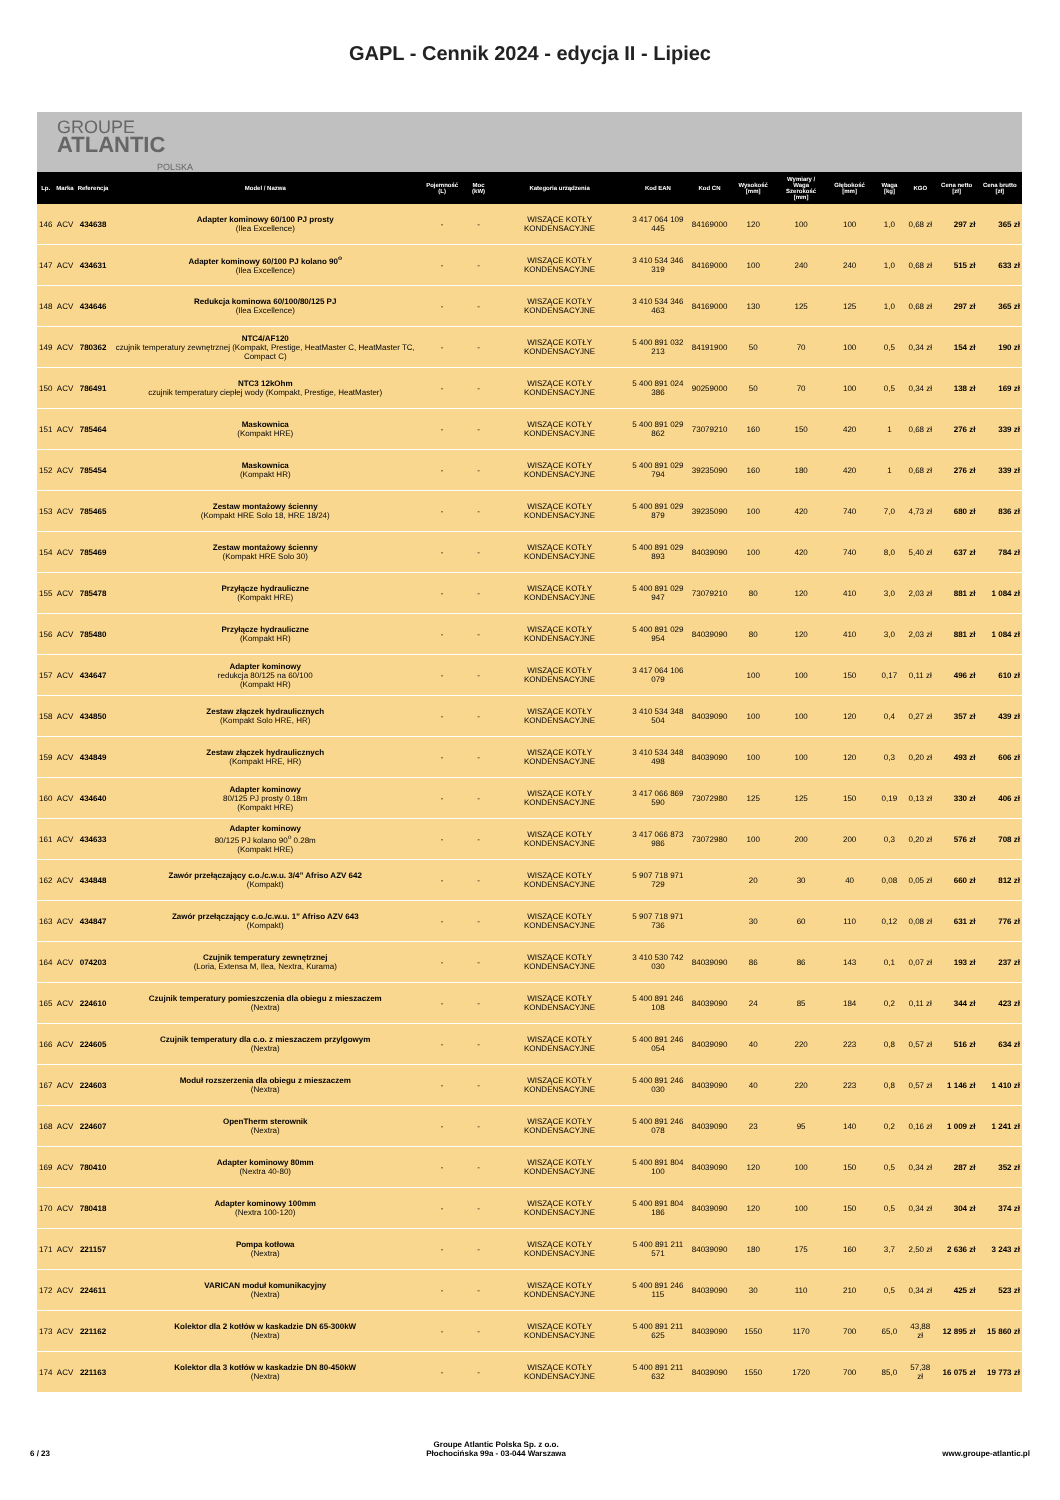GAPL - Cennik 2024 - edycja II - Lipiec
GROUPE
ATLANTIC
POLSKA
| Lp. | Marka | Referencja | Model / Nazwa | Pojemność (L) | Moc (kW) | Kategoria urządzenia | Kod EAN | Kod CN | Wysokość [mm] | Wymiary / Waga Szerokość [mm] | Głębokość [mm] | Waga [kg] | KGO | Cena netto [zł] | Cena brutto [zł] |
| --- | --- | --- | --- | --- | --- | --- | --- | --- | --- | --- | --- | --- | --- | --- | --- |
| 146 | ACV | 434638 | Adapter kominowy 60/100 PJ prosty (Ilea Excellence) | - | - | WISZĄCE KOTŁY KONDENSACYJNE | 3 417 064 109 445 | 84169000 | 120 | 100 | 100 | 1,0 | 0,68 zł | 297 zł | 365 zł |
| 147 | ACV | 434631 | Adapter kominowy 60/100 PJ kolano 90<sup>o</sup> (Ilea Excellence) | - | - | WISZĄCE KOTŁY KONDENSACYJNE | 3 410 534 346 319 | 84169000 | 100 | 240 | 240 | 1,0 | 0,68 zł | 515 zł | 633 zł |
| 148 | ACV | 434646 | Redukcja kominowa 60/100/80/125 PJ (Ilea Excellence) | - | - | WISZĄCE KOTŁY KONDENSACYJNE | 3 410 534 346 463 | 84169000 | 130 | 125 | 125 | 1,0 | 0,68 zł | 297 zł | 365 zł |
| 149 | ACV | 780362 | NTC4/AF120 czujnik temperatury zewnętrznej (Kompakt, Prestige, HeatMaster C, HeatMaster TC, Compact C) | - | - | WISZĄCE KOTŁY KONDENSACYJNE | 5 400 891 032 213 | 84191900 | 50 | 70 | 100 | 0,5 | 0,34 zł | 154 zł | 190 zł |
| 150 | ACV | 786491 | NTC3 12kOhm czujnik temperatury ciepłej wody (Kompakt, Prestige, HeatMaster) | - | - | WISZĄCE KOTŁY KONDENSACYJNE | 5 400 891 024 386 | 90259000 | 50 | 70 | 100 | 0,5 | 0,34 zł | 138 zł | 169 zł |
| 151 | ACV | 785464 | Maskownica (Kompakt HRE) | - | - | WISZĄCE KOTŁY KONDENSACYJNE | 5 400 891 029 862 | 73079210 | 160 | 150 | 420 | 1 | 0,68 zł | 276 zł | 339 zł |
| 152 | ACV | 785454 | Maskownica (Kompakt HR) | - | - | WISZĄCE KOTŁY KONDENSACYJNE | 5 400 891 029 794 | 39235090 | 160 | 180 | 420 | 1 | 0,68 zł | 276 zł | 339 zł |
| 153 | ACV | 785465 | Zestaw montażowy ścienny (Kompakt HRE Solo 18, HRE 18/24) | - | - | WISZĄCE KOTŁY KONDENSACYJNE | 5 400 891 029 879 | 39235090 | 100 | 420 | 740 | 7,0 | 4,73 zł | 680 zł | 836 zł |
| 154 | ACV | 785469 | Zestaw montażowy ścienny (Kompakt HRE Solo 30) | - | - | WISZĄCE KOTŁY KONDENSACYJNE | 5 400 891 029 893 | 84039090 | 100 | 420 | 740 | 8,0 | 5,40 zł | 637 zł | 784 zł |
| 155 | ACV | 785478 | Przyłącze hydrauliczne (Kompakt HRE) | - | - | WISZĄCE KOTŁY KONDENSACYJNE | 5 400 891 029 947 | 73079210 | 80 | 120 | 410 | 3,0 | 2,03 zł | 881 zł | 1 084 zł |
| 156 | ACV | 785480 | Przyłącze hydrauliczne (Kompakt HR) | - | - | WISZĄCE KOTŁY KONDENSACYJNE | 5 400 891 029 954 | 84039090 | 80 | 120 | 410 | 3,0 | 2,03 zł | 881 zł | 1 084 zł |
| 157 | ACV | 434647 | Adapter kominowy redukcja 80/125 na 60/100 (Kompakt HR) | - | - | WISZĄCE KOTŁY KONDENSACYJNE | 3 417 064 106 079 | | 100 | 100 | 150 | 0,17 | 0,11 zł | 496 zł | 610 zł |
| 158 | ACV | 434850 | Zestaw złączek hydraulicznych (Kompakt Solo HRE, HR) | - | - | WISZĄCE KOTŁY KONDENSACYJNE | 3 410 534 348 504 | 84039090 | 100 | 100 | 120 | 0,4 | 0,27 zł | 357 zł | 439 zł |
| 159 | ACV | 434849 | Zestaw złączek hydraulicznych (Kompakt HRE, HR) | - | - | WISZĄCE KOTŁY KONDENSACYJNE | 3 410 534 348 498 | 84039090 | 100 | 100 | 120 | 0,3 | 0,20 zł | 493 zł | 606 zł |
| 160 | ACV | 434640 | Adapter kominowy 80/125 PJ prosty 0.18m (Kompakt HRE) | - | - | WISZĄCE KOTŁY KONDENSACYJNE | 3 417 066 869 590 | 73072980 | 125 | 125 | 150 | 0,19 | 0,13 zł | 330 zł | 406 zł |
| 161 | ACV | 434633 | Adapter kominowy 80/125 PJ kolano 90<sup>o</sup> 0.28m (Kompakt HRE) | - | - | WISZĄCE KOTŁY KONDENSACYJNE | 3 417 066 873 986 | 73072980 | 100 | 200 | 200 | 0,3 | 0,20 zł | 576 zł | 708 zł |
| 162 | ACV | 434848 | Zawór przełączający c.o./c.w.u. 3/4” Afriso AZV 642 (Kompakt) | - | - | WISZĄCE KOTŁY KONDENSACYJNE | 5 907 718 971 729 | | 20 | 30 | 40 | 0,08 | 0,05 zł | 660 zł | 812 zł |
| 163 | ACV | 434847 | Zawór przełączający c.o./c.w.u. 1” Afriso AZV 643 (Kompakt) | - | - | WISZĄCE KOTŁY KONDENSACYJNE | 5 907 718 971 736 | | 30 | 60 | 110 | 0,12 | 0,08 zł | 631 zł | 776 zł |
| 164 | ACV | 074203 | Czujnik temperatury zewnętrznej (Loria, Extensa M, Ilea, Nextra, Kurama) | - | - | WISZĄCE KOTŁY KONDENSACYJNE | 3 410 530 742 030 | 84039090 | 86 | 86 | 143 | 0,1 | 0,07 zł | 193 zł | 237 zł |
| 165 | ACV | 224610 | Czujnik temperatury pomieszczenia dla obiegu z mieszaczem (Nextra) | - | - | WISZĄCE KOTŁY KONDENSACYJNE | 5 400 891 246 108 | 84039090 | 24 | 85 | 184 | 0,2 | 0,11 zł | 344 zł | 423 zł |
| 166 | ACV | 224605 | Czujnik temperatury dla c.o. z mieszaczem przylgowym (Nextra) | - | - | WISZĄCE KOTŁY KONDENSACYJNE | 5 400 891 246 054 | 84039090 | 40 | 220 | 223 | 0,8 | 0,57 zł | 516 zł | 634 zł |
| 167 | ACV | 224603 | Moduł rozszerzenia dla obiegu z mieszaczem (Nextra) | - | - | WISZĄCE KOTŁY KONDENSACYJNE | 5 400 891 246 030 | 84039090 | 40 | 220 | 223 | 0,8 | 0,57 zł | 1 146 zł | 1 410 zł |
| 168 | ACV | 224607 | OpenTherm sterownik (Nextra) | - | - | WISZĄCE KOTŁY KONDENSACYJNE | 5 400 891 246 078 | 84039090 | 23 | 95 | 140 | 0,2 | 0,16 zł | 1 009 zł | 1 241 zł |
| 169 | ACV | 780410 | Adapter kominowy 80mm (Nextra 40-80) | - | - | WISZĄCE KOTŁY KONDENSACYJNE | 5 400 891 804 100 | 84039090 | 120 | 100 | 150 | 0,5 | 0,34 zł | 287 zł | 352 zł |
| 170 | ACV | 780418 | Adapter kominowy 100mm (Nextra 100-120) | - | - | WISZĄCE KOTŁY KONDENSACYJNE | 5 400 891 804 186 | 84039090 | 120 | 100 | 150 | 0,5 | 0,34 zł | 304 zł | 374 zł |
| 171 | ACV | 221157 | Pompa kotłowa (Nextra) | - | - | WISZĄCE KOTŁY KONDENSACYJNE | 5 400 891 211 571 | 84039090 | 180 | 175 | 160 | 3,7 | 2,50 zł | 2 636 zł | 3 243 zł |
| 172 | ACV | 224611 | VARICAN moduł komunikacyjny (Nextra) | - | - | WISZĄCE KOTŁY KONDENSACYJNE | 5 400 891 246 115 | 84039090 | 30 | 110 | 210 | 0,5 | 0,34 zł | 425 zł | 523 zł |
| 173 | ACV | 221162 | Kolektor dla 2 kotłów w kaskadzie DN 65-300kW (Nextra) | - | - | WISZĄCE KOTŁY KONDENSACYJNE | 5 400 891 211 625 | 84039090 | 1550 | 1170 | 700 | 65,0 | 43,88 zł | 12 895 zł | 15 860 zł |
| 174 | ACV | 221163 | Kolektor dla 3 kotłów w kaskadzie DN 80-450kW (Nextra) | - | - | WISZĄCE KOTŁY KONDENSACYJNE | 5 400 891 211 632 | 84039090 | 1550 | 1720 | 700 | 85,0 | 57,38 zł | 16 075 zł | 19 773 zł |
6 / 23
Groupe Atlantic Polska Sp. z o.o.
Płochocińska 99a - 03-044 Warszawa
www.groupe-atlantic.pl